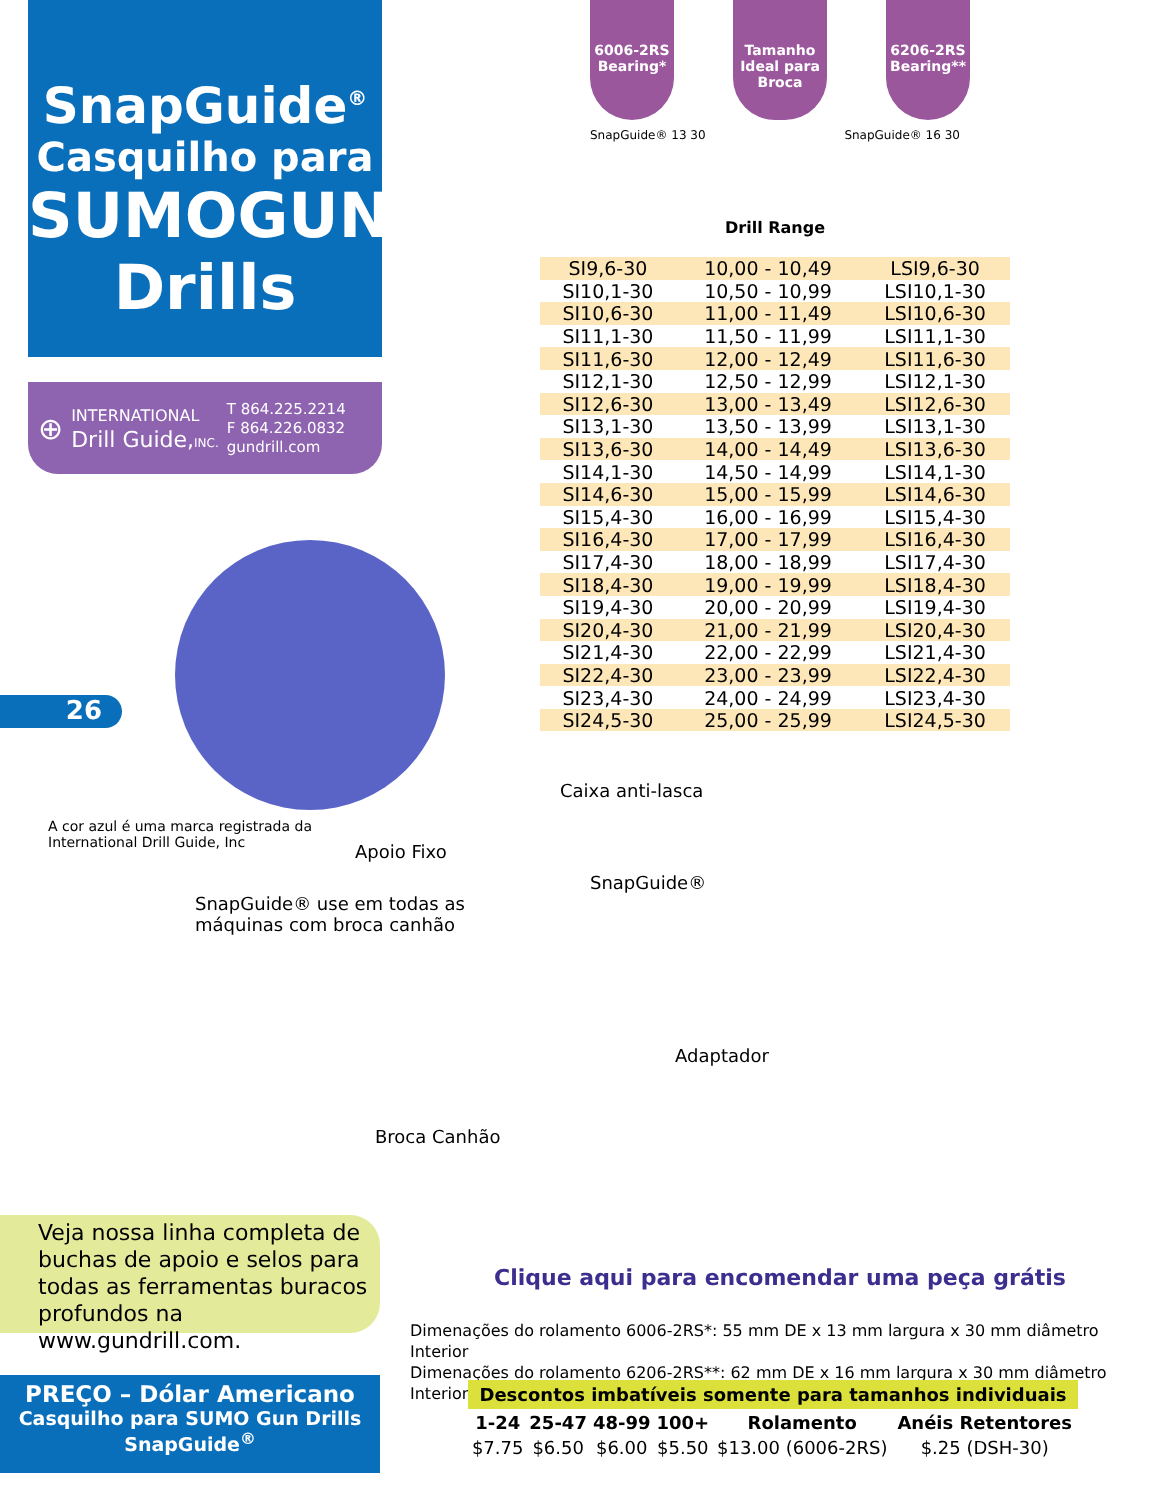SnapGuide<sup>®</sup>
Casquilho para
SUMOGUN
Drills
⊕
INTERNATIONAL
Drill Guide,INC.
T 864.225.2214
F 864.226.0832
gundrill.com
26
A cor azul é uma marca registrada da
International Drill Guide, Inc
6006-2RS
Bearing*
Tamanho Ideal para Broca
6206-2RS
Bearing**
SnapGuide® 13 30 Drill Range SnapGuide® 16 30
| SI9,6-30 | 10,00 - 10,49 | LSI9,6-30 |
| SI10,1-30 | 10,50 - 10,99 | LSI10,1-30 |
| SI10,6-30 | 11,00 - 11,49 | LSI10,6-30 |
| SI11,1-30 | 11,50 - 11,99 | LSI11,1-30 |
| SI11,6-30 | 12,00 - 12,49 | LSI11,6-30 |
| SI12,1-30 | 12,50 - 12,99 | LSI12,1-30 |
| SI12,6-30 | 13,00 - 13,49 | LSI12,6-30 |
| SI13,1-30 | 13,50 - 13,99 | LSI13,1-30 |
| SI13,6-30 | 14,00 - 14,49 | LSI13,6-30 |
| SI14,1-30 | 14,50 - 14,99 | LSI14,1-30 |
| SI14,6-30 | 15,00 - 15,99 | LSI14,6-30 |
| SI15,4-30 | 16,00 - 16,99 | LSI15,4-30 |
| SI16,4-30 | 17,00 - 17,99 | LSI16,4-30 |
| SI17,4-30 | 18,00 - 18,99 | LSI17,4-30 |
| SI18,4-30 | 19,00 - 19,99 | LSI18,4-30 |
| SI19,4-30 | 20,00 - 20,99 | LSI19,4-30 |
| SI20,4-30 | 21,00 - 21,99 | LSI20,4-30 |
| SI21,4-30 | 22,00 - 22,99 | LSI21,4-30 |
| SI22,4-30 | 23,00 - 23,99 | LSI22,4-30 |
| SI23,4-30 | 24,00 - 24,99 | LSI23,4-30 |
| SI24,5-30 | 25,00 - 25,99 | LSI24,5-30 |
Caixa anti-lasca
Apoio Fixo
SnapGuide®
SnapGuide® use em todas as
máquinas com broca canhão
Adaptador
Broca Canhão
Veja nossa linha completa de buchas de apoio e selos para todas as ferramentas buracos profundos na www.gundrill.com.
PREÇO – Dólar Americano
Casquilho para SUMO Gun Drills
SnapGuide<sup>®</sup>
Clique aqui para encomendar uma peça grátis
Dimenações do rolamento 6006-2RS*: 55 mm DE x 13 mm largura x 30 mm diâmetro Interior
Dimenações do rolamento 6206-2RS**: 62 mm DE x 16 mm largura x 30 mm diâmetro Interior
Descontos imbatíveis somente para tamanhos individuais
| 1-24 | 25-47 | 48-99 | 100+ | Rolamento | Anéis Retentores |
| --- | --- | --- | --- | --- | --- |
| $7.75 | $6.50 | $6.00 | $5.50 | $13.00 (6006-2RS) | $.25 (DSH-30) |